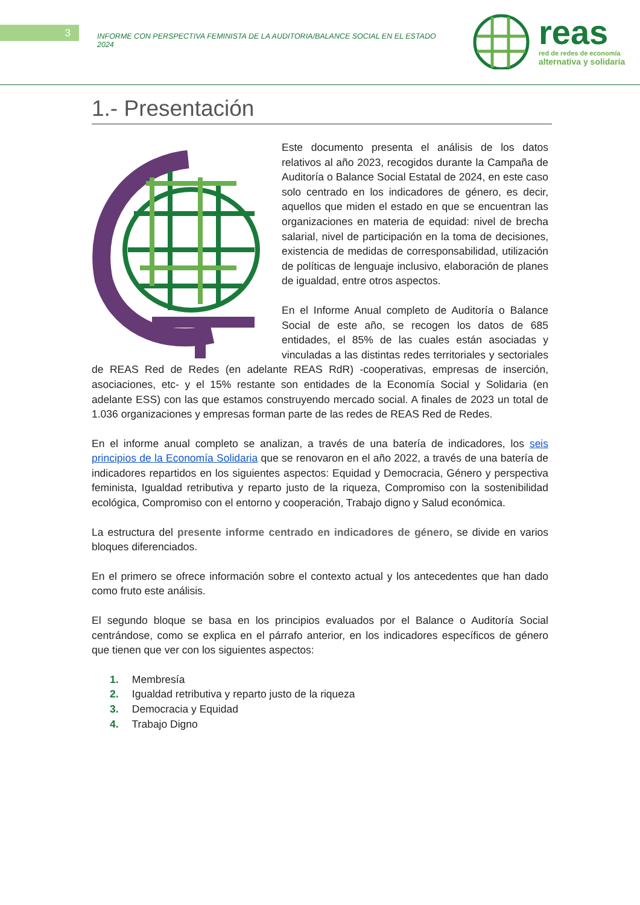3
INFORME CON PERSPECTIVA FEMINISTA DE LA AUDITORIA/BALANCE SOCIAL EN EL ESTADO 2024
reas
red de redes de economía
alternativa y solidaria
1.- Presentación
Este documento presenta el análisis de los datos relativos al año 2023, recogidos durante la Campaña de Auditoría o Balance Social Estatal de 2024, en este caso solo centrado en los indicadores de género, es decir, aquellos que miden el estado en que se encuentran las organizaciones en materia de equidad: nivel de brecha salarial, nivel de participación en la toma de decisiones, existencia de medidas de corresponsabilidad, utilización de políticas de lenguaje inclusivo, elaboración de planes de igualdad, entre otros aspectos.
En el Informe Anual completo de Auditoría o Balance Social de este año, se recogen los datos de 685 entidades, el 85% de las cuales están asociadas y vinculadas a las distintas redes territoriales y sectoriales de REAS Red de Redes (en adelante REAS RdR) -cooperativas, empresas de inserción, asociaciones, etc- y el 15% restante son entidades de la Economía Social y Solidaria (en adelante ESS) con las que estamos construyendo mercado social. A finales de 2023 un total de 1.036 organizaciones y empresas forman parte de las redes de REAS Red de Redes.
En el informe anual completo se analizan, a través de una batería de indicadores, los seis principios de la Economía Solidaria que se renovaron en el año 2022, a través de una batería de indicadores repartidos en los siguientes aspectos: Equidad y Democracia, Género y perspectiva feminista, Igualdad retributiva y reparto justo de la riqueza, Compromiso con la sostenibilidad ecológica, Compromiso con el entorno y cooperación, Trabajo digno y Salud económica.
La estructura del presente informe centrado en indicadores de género, se divide en varios bloques diferenciados.
En el primero se ofrece información sobre el contexto actual y los antecedentes que han dado como fruto este análisis.
El segundo bloque se basa en los principios evaluados por el Balance o Auditoría Social centrándose, como se explica en el párrafo anterior, en los indicadores específicos de género que tienen que ver con los siguientes aspectos:
1. Membresía
2. Igualdad retributiva y reparto justo de la riqueza
3. Democracia y Equidad
4. Trabajo Digno